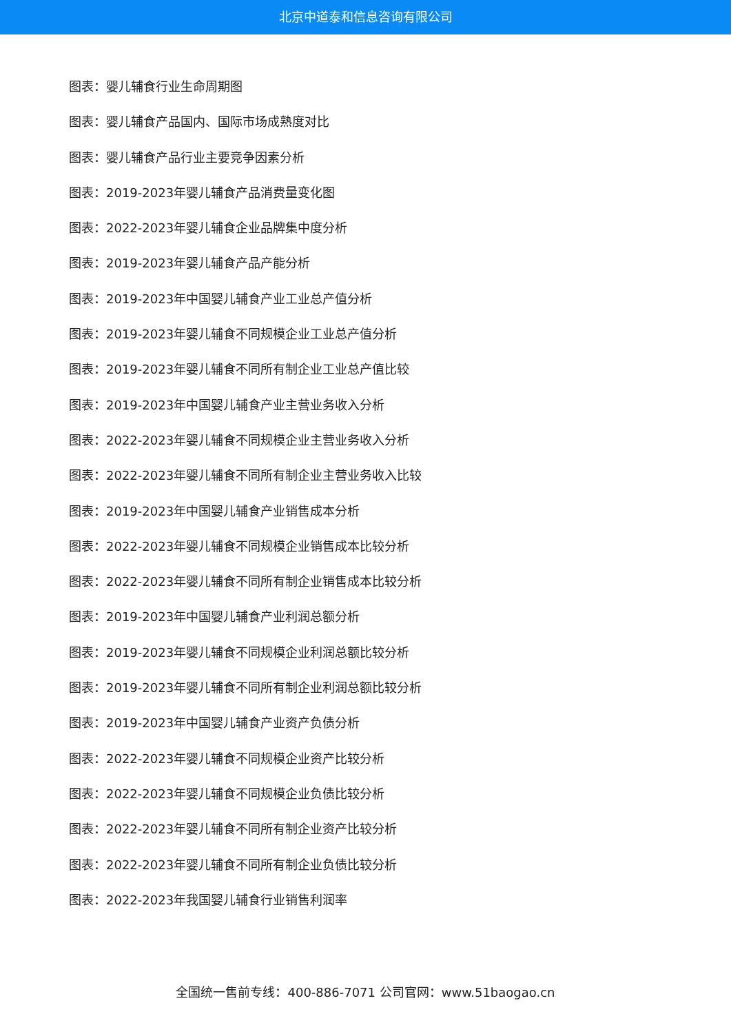北京中道泰和信息咨询有限公司
图表：婴儿辅食行业生命周期图
图表：婴儿辅食产品国内、国际市场成熟度对比
图表：婴儿辅食产品行业主要竞争因素分析
图表：2019-2023年婴儿辅食产品消费量变化图
图表：2022-2023年婴儿辅食企业品牌集中度分析
图表：2019-2023年婴儿辅食产品产能分析
图表：2019-2023年中国婴儿辅食产业工业总产值分析
图表：2019-2023年婴儿辅食不同规模企业工业总产值分析
图表：2019-2023年婴儿辅食不同所有制企业工业总产值比较
图表：2019-2023年中国婴儿辅食产业主营业务收入分析
图表：2022-2023年婴儿辅食不同规模企业主营业务收入分析
图表：2022-2023年婴儿辅食不同所有制企业主营业务收入比较
图表：2019-2023年中国婴儿辅食产业销售成本分析
图表：2022-2023年婴儿辅食不同规模企业销售成本比较分析
图表：2022-2023年婴儿辅食不同所有制企业销售成本比较分析
图表：2019-2023年中国婴儿辅食产业利润总额分析
图表：2019-2023年婴儿辅食不同规模企业利润总额比较分析
图表：2019-2023年婴儿辅食不同所有制企业利润总额比较分析
图表：2019-2023年中国婴儿辅食产业资产负债分析
图表：2022-2023年婴儿辅食不同规模企业资产比较分析
图表：2022-2023年婴儿辅食不同规模企业负债比较分析
图表：2022-2023年婴儿辅食不同所有制企业资产比较分析
图表：2022-2023年婴儿辅食不同所有制企业负债比较分析
图表：2022-2023年我国婴儿辅食行业销售利润率
全国统一售前专线：400-886-7071 公司官网：www.51baogao.cn